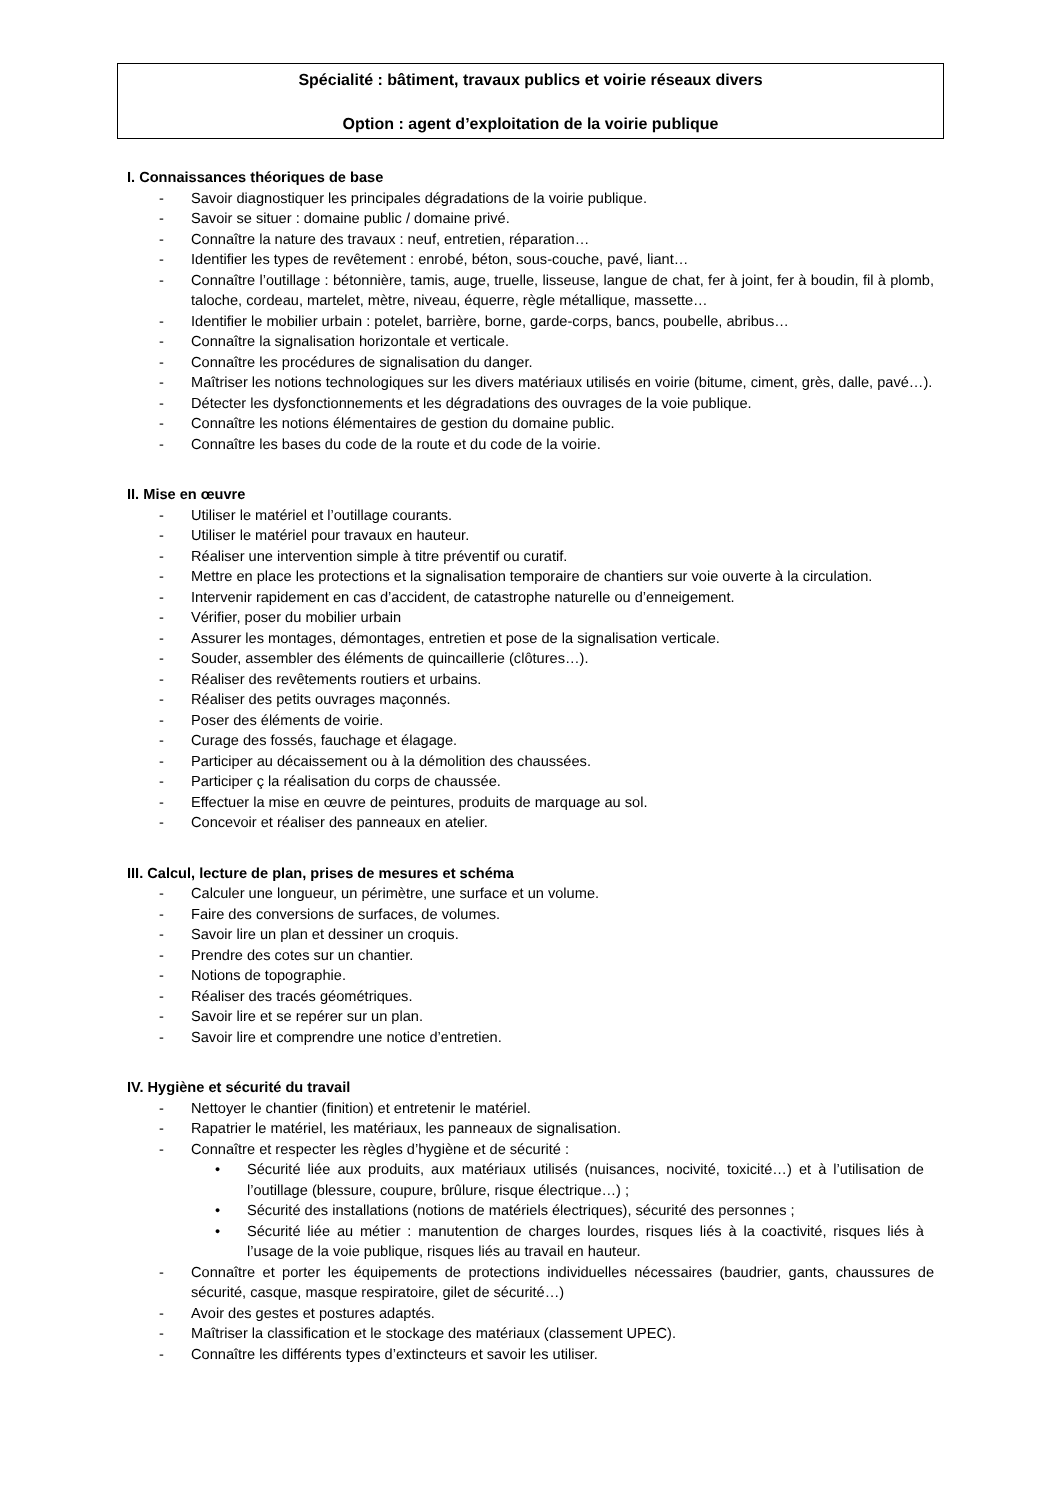Spécialité : bâtiment, travaux publics et voirie réseaux divers
Option : agent d’exploitation de la voirie publique
I. Connaissances théoriques de base
- Savoir diagnostiquer les principales dégradations de la voirie publique.
- Savoir se situer : domaine public / domaine privé.
- Connaître la nature des travaux : neuf, entretien, réparation…
- Identifier les types de revêtement : enrobé, béton, sous-couche, pavé, liant…
- Connaître l’outillage : bétonnière, tamis, auge, truelle, lisseuse, langue de chat, fer à joint, fer à boudin, fil à plomb, taloche, cordeau, martelet, mètre, niveau, équerre, règle métallique, massette…
- Identifier le mobilier urbain : potelet, barrière, borne, garde-corps, bancs, poubelle, abribus…
- Connaître la signalisation horizontale et verticale.
- Connaître les procédures de signalisation du danger.
- Maîtriser les notions technologiques sur les divers matériaux utilisés en voirie (bitume, ciment, grès, dalle, pavé…).
- Détecter les dysfonctionnements et les dégradations des ouvrages de la voie publique.
- Connaître les notions élémentaires de gestion du domaine public.
- Connaître les bases du code de la route et du code de la voirie.
II. Mise en œuvre
- Utiliser le matériel et l’outillage courants.
- Utiliser le matériel pour travaux en hauteur.
- Réaliser une intervention simple à titre préventif ou curatif.
- Mettre en place les protections et la signalisation temporaire de chantiers sur voie ouverte à la circulation.
- Intervenir rapidement en cas d’accident, de catastrophe naturelle ou d’enneigement.
- Vérifier, poser du mobilier urbain
- Assurer les montages, démontages, entretien et pose de la signalisation verticale.
- Souder, assembler des éléments de quincaillerie (clôtures…).
- Réaliser des revêtements routiers et urbains.
- Réaliser des petits ouvrages maçonnés.
- Poser des éléments de voirie.
- Curage des fossés, fauchage et élagage.
- Participer au décaissement ou à la démolition des chaussées.
- Participer ç la réalisation du corps de chaussée.
- Effectuer la mise en œuvre de peintures, produits de marquage au sol.
- Concevoir et réaliser des panneaux en atelier.
III. Calcul, lecture de plan, prises de mesures et schéma
- Calculer une longueur, un périmètre, une surface et un volume.
- Faire des conversions de surfaces, de volumes.
- Savoir lire un plan et dessiner un croquis.
- Prendre des cotes sur un chantier.
- Notions de topographie.
- Réaliser des tracés géométriques.
- Savoir lire et se repérer sur un plan.
- Savoir lire et comprendre une notice d’entretien.
IV. Hygiène et sécurité du travail
- Nettoyer le chantier (finition) et entretenir le matériel.
- Rapatrier le matériel, les matériaux, les panneaux de signalisation.
- Connaître et respecter les règles d’hygiène et de sécurité :
• Sécurité liée aux produits, aux matériaux utilisés (nuisances, nocivité, toxicité…) et à l’utilisation de l’outillage (blessure, coupure, brûlure, risque électrique…) ;
• Sécurité des installations (notions de matériels électriques), sécurité des personnes ;
• Sécurité liée au métier : manutention de charges lourdes, risques liés à la coactivité, risques liés à l’usage de la voie publique, risques liés au travail en hauteur.
- Connaître et porter les équipements de protections individuelles nécessaires (baudrier, gants, chaussures de sécurité, casque, masque respiratoire, gilet de sécurité…)
- Avoir des gestes et postures adaptés.
- Maîtriser la classification et le stockage des matériaux (classement UPEC).
- Connaître les différents types d’extincteurs et savoir les utiliser.